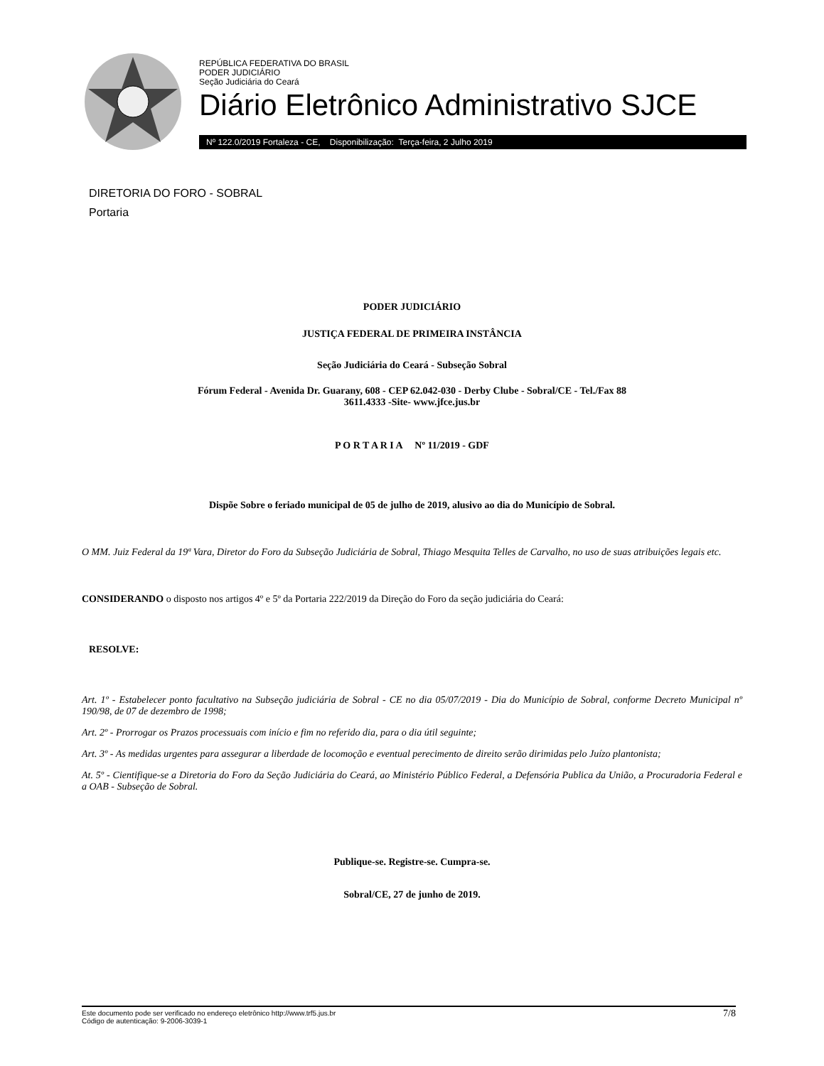REPÚBLICA FEDERATIVA DO BRASIL
PODER JUDICIÁRIO
Seção Judiciária do Ceará
Diário Eletrônico Administrativo SJCE
Nº 122.0/2019 Fortaleza - CE, Disponibilização: Terça-feira, 2 Julho 2019
DIRETORIA DO FORO - SOBRAL
Portaria
PODER JUDICIÁRIO
JUSTIÇA FEDERAL DE PRIMEIRA INSTÂNCIA
Seção Judiciária do Ceará - Subseção Sobral
Fórum Federal - Avenida Dr. Guarany, 608 - CEP 62.042-030 - Derby Clube - Sobral/CE - Tel./Fax 88
3611.4333 -Site- www.jfce.jus.br
P O R T A R I A Nº 11/2019 - GDF
Dispõe Sobre o feriado municipal de 05 de julho de 2019, alusivo ao dia do Município de Sobral.
O MM. Juiz Federal da 19ª Vara, Diretor do Foro da Subseção Judiciária de Sobral, Thiago Mesquita Telles de Carvalho, no uso de suas atribuições legais etc.
CONSIDERANDO o disposto nos artigos 4º e 5º da Portaria 222/2019 da Direção do Foro da seção judiciária do Ceará:
RESOLVE:
Art. 1º - Estabelecer ponto facultativo na Subseção judiciária de Sobral - CE no dia 05/07/2019 - Dia do Município de Sobral, conforme Decreto Municipal nº 190/98, de 07 de dezembro de 1998;
Art. 2º - Prorrogar os Prazos processuais com início e fim no referido dia, para o dia útil seguinte;
Art. 3º - As medidas urgentes para assegurar a liberdade de locomoção e eventual perecimento de direito serão dirimidas pelo Juízo plantonista;
At. 5º - Cientifique-se a Diretoria do Foro da Seção Judiciária do Ceará, ao Ministério Público Federal, a Defensória Publica da União, a Procuradoria Federal e a OAB - Subseção de Sobral.
Publique-se. Registre-se. Cumpra-se.
Sobral/CE, 27 de junho de 2019.
Este documento pode ser verificado no endereço eletrônico http://www.trf5.jus.br
Código de autenticação: 9-2006-3039-1
7/8